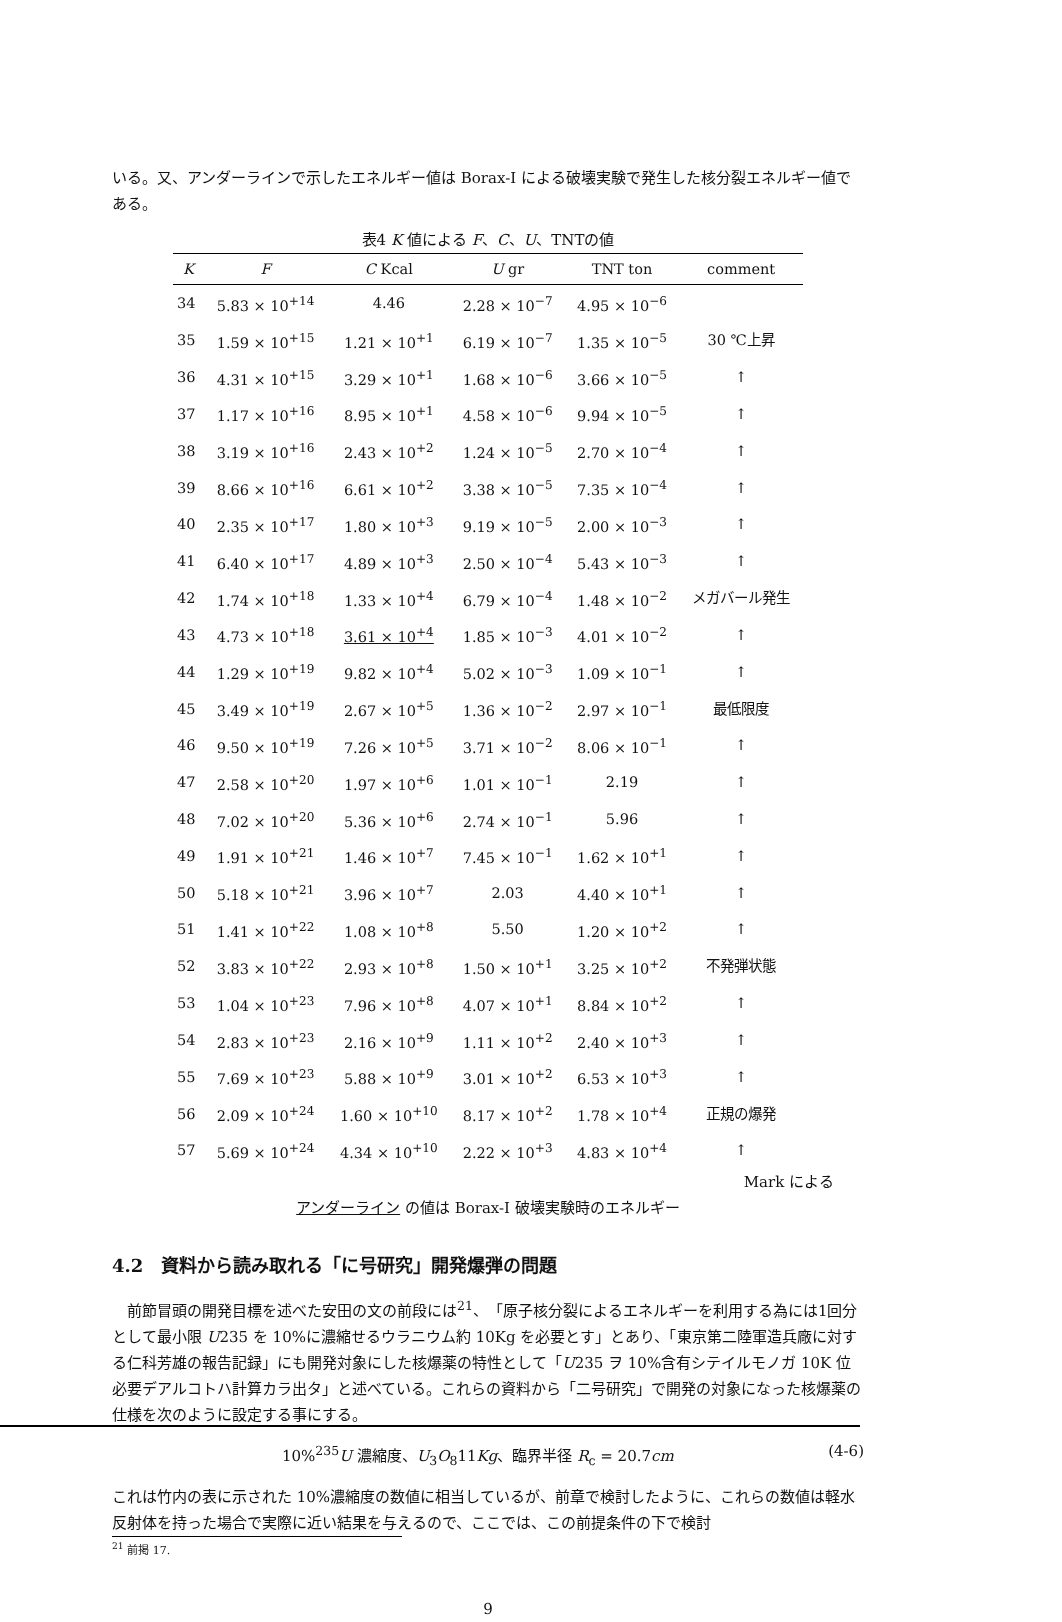いる。又、アンダーラインで示したエネルギー値は Borax-I による破壊実験で発生した核分裂エネルギー値である。
表4 K 値による F、C、U、TNTの値
| K | F | C Kcal | U gr | TNT ton | comment |
| --- | --- | --- | --- | --- | --- |
| 34 | 5.83 × 10<sup>+14</sup> | 4.46 | 2.28 × 10<sup>−7</sup> | 4.95 × 10<sup>−6</sup> | |
| 35 | 1.59 × 10<sup>+15</sup> | 1.21 × 10<sup>+1</sup> | 6.19 × 10<sup>−7</sup> | 1.35 × 10<sup>−5</sup> | 30 ℃上昇 |
| 36 | 4.31 × 10<sup>+15</sup> | 3.29 × 10<sup>+1</sup> | 1.68 × 10<sup>−6</sup> | 3.66 × 10<sup>−5</sup> | ↑ |
| 37 | 1.17 × 10<sup>+16</sup> | 8.95 × 10<sup>+1</sup> | 4.58 × 10<sup>−6</sup> | 9.94 × 10<sup>−5</sup> | ↑ |
| 38 | 3.19 × 10<sup>+16</sup> | 2.43 × 10<sup>+2</sup> | 1.24 × 10<sup>−5</sup> | 2.70 × 10<sup>−4</sup> | ↑ |
| 39 | 8.66 × 10<sup>+16</sup> | 6.61 × 10<sup>+2</sup> | 3.38 × 10<sup>−5</sup> | 7.35 × 10<sup>−4</sup> | ↑ |
| 40 | 2.35 × 10<sup>+17</sup> | 1.80 × 10<sup>+3</sup> | 9.19 × 10<sup>−5</sup> | 2.00 × 10<sup>−3</sup> | ↑ |
| 41 | 6.40 × 10<sup>+17</sup> | 4.89 × 10<sup>+3</sup> | 2.50 × 10<sup>−4</sup> | 5.43 × 10<sup>−3</sup> | ↑ |
| 42 | 1.74 × 10<sup>+18</sup> | 1.33 × 10<sup>+4</sup> | 6.79 × 10<sup>−4</sup> | 1.48 × 10<sup>−2</sup> | メガバール発生 |
| 43 | 4.73 × 10<sup>+18</sup> | 3.61 × 10<sup>+4</sup> | 1.85 × 10<sup>−3</sup> | 4.01 × 10<sup>−2</sup> | ↑ |
| 44 | 1.29 × 10<sup>+19</sup> | 9.82 × 10<sup>+4</sup> | 5.02 × 10<sup>−3</sup> | 1.09 × 10<sup>−1</sup> | ↑ |
| 45 | 3.49 × 10<sup>+19</sup> | 2.67 × 10<sup>+5</sup> | 1.36 × 10<sup>−2</sup> | 2.97 × 10<sup>−1</sup> | 最低限度 |
| 46 | 9.50 × 10<sup>+19</sup> | 7.26 × 10<sup>+5</sup> | 3.71 × 10<sup>−2</sup> | 8.06 × 10<sup>−1</sup> | ↑ |
| 47 | 2.58 × 10<sup>+20</sup> | 1.97 × 10<sup>+6</sup> | 1.01 × 10<sup>−1</sup> | 2.19 | ↑ |
| 48 | 7.02 × 10<sup>+20</sup> | 5.36 × 10<sup>+6</sup> | 2.74 × 10<sup>−1</sup> | 5.96 | ↑ |
| 49 | 1.91 × 10<sup>+21</sup> | 1.46 × 10<sup>+7</sup> | 7.45 × 10<sup>−1</sup> | 1.62 × 10<sup>+1</sup> | ↑ |
| 50 | 5.18 × 10<sup>+21</sup> | 3.96 × 10<sup>+7</sup> | 2.03 | 4.40 × 10<sup>+1</sup> | ↑ |
| 51 | 1.41 × 10<sup>+22</sup> | 1.08 × 10<sup>+8</sup> | 5.50 | 1.20 × 10<sup>+2</sup> | ↑ |
| 52 | 3.83 × 10<sup>+22</sup> | 2.93 × 10<sup>+8</sup> | 1.50 × 10<sup>+1</sup> | 3.25 × 10<sup>+2</sup> | 不発弾状態 |
| 53 | 1.04 × 10<sup>+23</sup> | 7.96 × 10<sup>+8</sup> | 4.07 × 10<sup>+1</sup> | 8.84 × 10<sup>+2</sup> | ↑ |
| 54 | 2.83 × 10<sup>+23</sup> | 2.16 × 10<sup>+9</sup> | 1.11 × 10<sup>+2</sup> | 2.40 × 10<sup>+3</sup> | ↑ |
| 55 | 7.69 × 10<sup>+23</sup> | 5.88 × 10<sup>+9</sup> | 3.01 × 10<sup>+2</sup> | 6.53 × 10<sup>+3</sup> | ↑ |
| 56 | 2.09 × 10<sup>+24</sup> | 1.60 × 10<sup>+10</sup> | 8.17 × 10<sup>+2</sup> | 1.78 × 10<sup>+4</sup> | 正規の爆発 |
| 57 | 5.69 × 10<sup>+24</sup> | 4.34 × 10<sup>+10</sup> | 2.22 × 10<sup>+3</sup> | 4.83 × 10<sup>+4</sup> | ↑ |
Mark による
アンダーライン の値は Borax-I 破壊実験時のエネルギー
4.2　資料から読み取れる「に号研究」開発爆弾の問題
　前節冒頭の開発目標を述べた安田の文の前段には<sup>21</sup>、「原子核分裂によるエネルギーを利用する為には1回分として最小限 U235 を 10%に濃縮せるウラニウム約 10Kg を必要とす」とあり、「東京第二陸軍造兵廠に対する仁科芳雄の報告記録」にも開発対象にした核爆薬の特性として「U235 ヲ 10%含有シテイルモノガ 10K 位必要デアルコトハ計算カラ出タ」と述べている。これらの資料から「二号研究」で開発の対象になった核爆薬の仕様を次のように設定する事にする。
10%<sup>235</sup>U 濃縮度、U<sub>3</sub>O<sub>8</sub>11Kg、臨界半径 R<sub>c</sub> = 20.7cm (4-6)
これは竹内の表に示された 10%濃縮度の数値に相当しているが、前章で検討したように、これらの数値は軽水反射体を持った場合で実際に近い結果を与えるので、ここでは、この前提条件の下で検討
<sup>21</sup> 前掲 17.
9